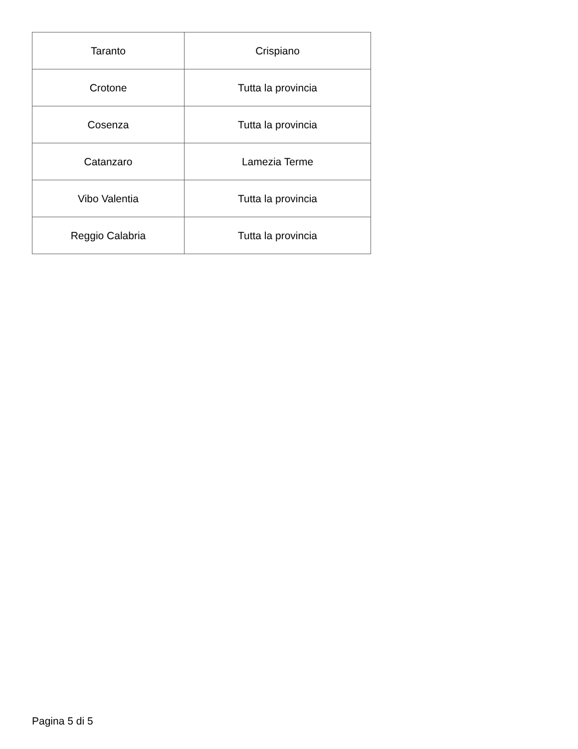| Taranto | Crispiano |
| Crotone | Tutta la provincia |
| Cosenza | Tutta la provincia |
| Catanzaro | Lamezia Terme |
| Vibo Valentia | Tutta la provincia |
| Reggio Calabria | Tutta la provincia |
Pagina 5 di 5